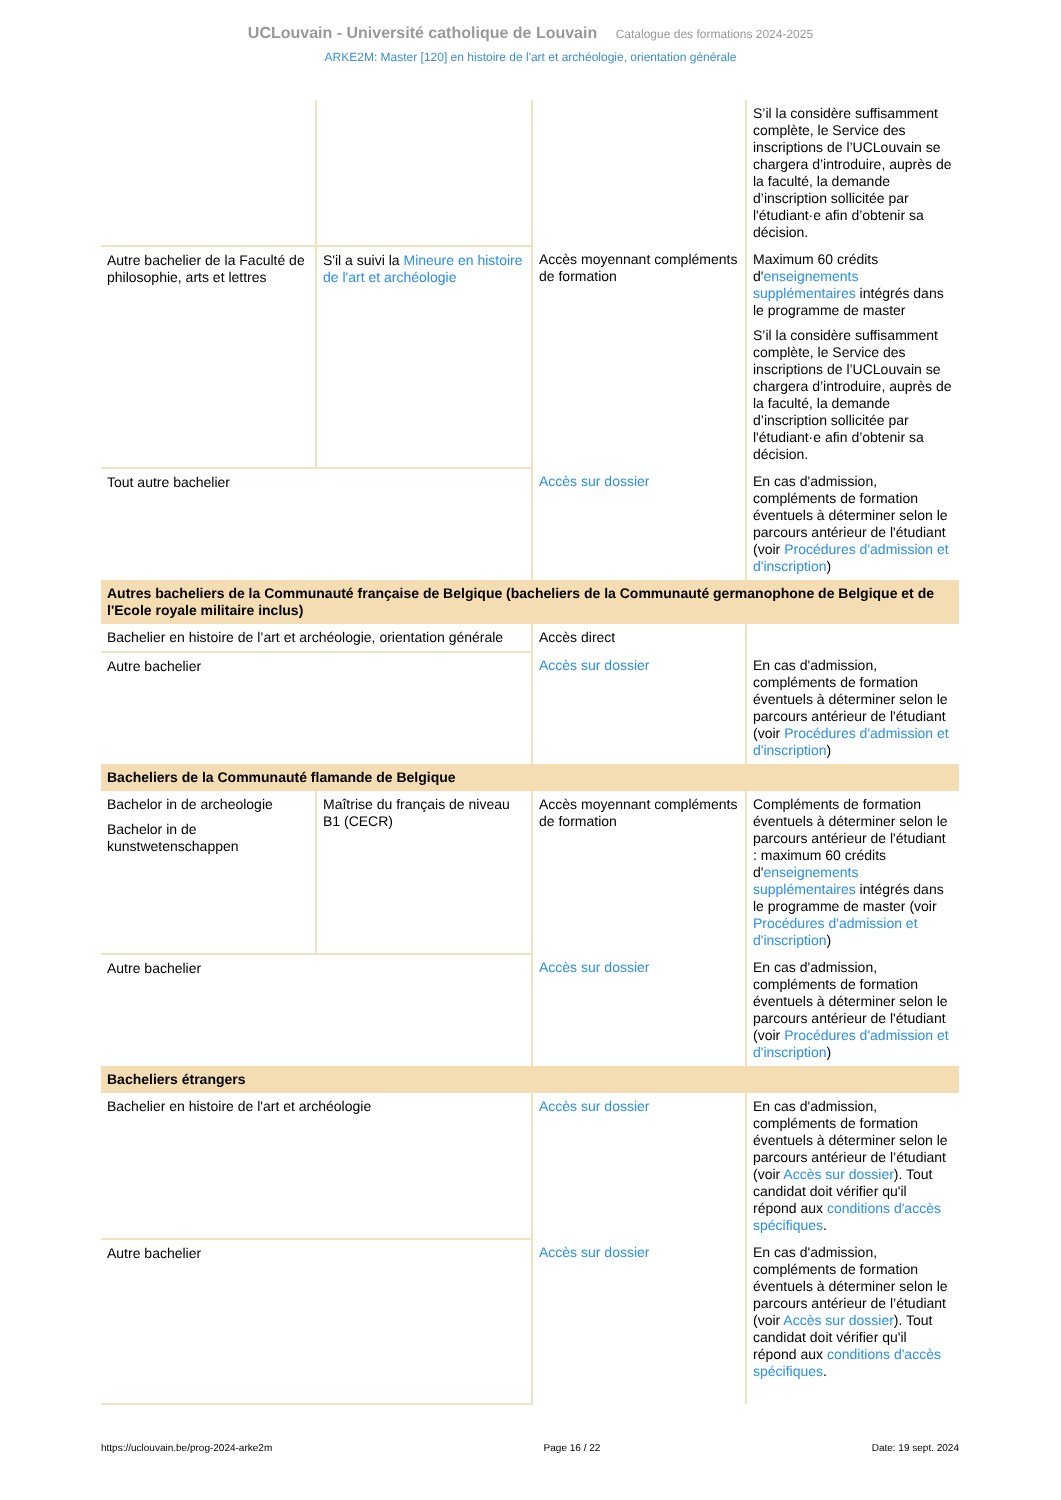UCLouvain - Université catholique de Louvain Catalogue des formations 2024-2025
ARKE2M: Master [120] en histoire de l'art et archéologie, orientation générale
| | | | S’il la considère suffisamment complète, le Service des inscriptions de l’UCLouvain se chargera d’introduire, auprès de la faculté, la demande d’inscription sollicitée par l'étudiant·e afin d’obtenir sa décision. |
| Autre bachelier de la Faculté de philosophie, arts et lettres | S'il a suivi la Mineure en histoire de l'art et archéologie | Accès moyennant compléments de formation | Maximum 60 crédits d' enseignements supplémentaires intégrés dans le programme de master S’il la considère suffisamment complète, le Service des inscriptions de l’UCLouvain se chargera d’introduire, auprès de la faculté, la demande d’inscription sollicitée par l'étudiant·e afin d’obtenir sa décision. |
| Tout autre bachelier | | Accès sur dossier | En cas d'admission, compléments de formation éventuels à déterminer selon le parcours antérieur de l'étudiant (voir Procédures d'admission et d'inscription ) |
| Autres bacheliers de la Communauté française de Belgique (bacheliers de la Communauté germanophone de Belgique et de l'Ecole royale militaire inclus) | | | |
| Bachelier en histoire de l’art et archéologie, orientation générale | | Accès direct | |
| Autre bachelier | | Accès sur dossier | En cas d'admission, compléments de formation éventuels à déterminer selon le parcours antérieur de l'étudiant (voir Procédures d'admission et d'inscription ) |
| Bacheliers de la Communauté flamande de Belgique | | | |
| Bachelor in de archeologie Bachelor in de kunstwetenschappen | Maîtrise du français de niveau B1 (CECR) | Accès moyennant compléments de formation | Compléments de formation éventuels à déterminer selon le parcours antérieur de l'étudiant : maximum 60 crédits d' enseignements supplémentaires intégrés dans le programme de master (voir Procédures d'admission et d'inscription ) |
| Autre bachelier | | Accès sur dossier | En cas d'admission, compléments de formation éventuels à déterminer selon le parcours antérieur de l'étudiant (voir Procédures d'admission et d'inscription ) |
| Bacheliers étrangers | | | |
| Bachelier en histoire de l'art et archéologie | | Accès sur dossier | En cas d'admission, compléments de formation éventuels à déterminer selon le parcours antérieur de l’étudiant (voir Accès sur dossier ). Tout candidat doit vérifier qu'il répond aux conditions d'accès spécifiques . |
| Autre bachelier | | Accès sur dossier | En cas d'admission, compléments de formation éventuels à déterminer selon le parcours antérieur de l’étudiant (voir Accès sur dossier ). Tout candidat doit vérifier qu'il répond aux conditions d'accès spécifiques . |
https://uclouvain.be/prog-2024-arke2m Page 16 / 22 Date: 19 sept. 2024